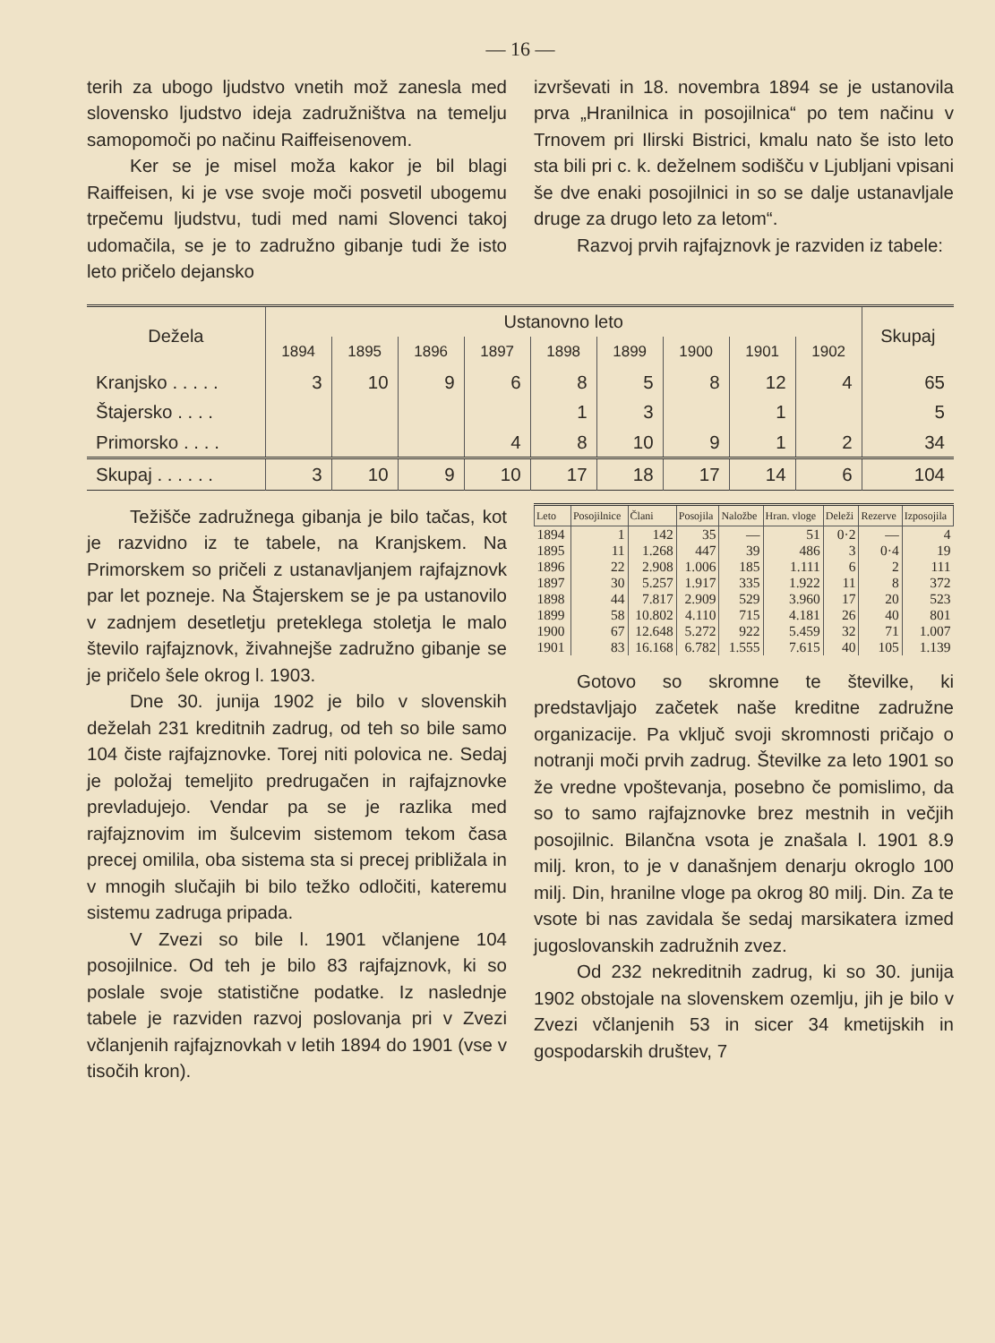— 16 —
terih za ubogo ljudstvo vnetih mož zanesla med slovensko ljudstvo ideja zadružništva na temelju samopomoči po načinu Raiffeisenovem.
Ker se je misel moža kakor je bil blagi Raiffeisen, ki je vse svoje moči posvetil ubogemu trpečemu ljudstvu, tudi med nami Slovenci takoj udomačila, se je to zadružno gibanje tudi že isto leto pričelo dejansko
izvrševati in 18. novembra 1894 se je ustanovila prva „Hranilnica in posojilnica“ po tem načinu v Trnovem pri Ilirski Bistrici, kmalu nato še isto leto sta bili pri c. k. deželnem sodišču v Ljubljani vpisani še dve enaki posojilnici in so se dalje ustanavljale druge za drugo leto za letom“.
Razvoj prvih rajfajznovk je razviden iz tabele:
| Dežela | Ustanovno leto | | | | | | | | | Skupaj |
| --- | --- | --- | --- | --- | --- | --- | --- | --- | --- | --- |
| | 1894 | 1895 | 1896 | 1897 | 1898 | 1899 | 1900 | 1901 | 1902 | |
| Kranjsko . . . . . | 3 | 10 | 9 | 6 | 8 | 5 | 8 | 12 | 4 | 65 |
| Štajersko . . . . | | | | | 1 | 3 | | 1 | | 5 |
| Primorsko . . . . | | | | 4 | 8 | 10 | 9 | 1 | 2 | 34 |
| Skupaj . . . . . . | 3 | 10 | 9 | 10 | 17 | 18 | 17 | 14 | 6 | 104 |
Težišče zadružnega gibanja je bilo tačas, kot je razvidno iz te tabele, na Kranjskem. Na Primorskem so pričeli z ustanavljanjem rajfajznovk par let pozneje. Na Štajerskem se je pa ustanovilo v zadnjem desetletju preteklega stoletja le malo število rajfajznovk, živahnejše zadružno gibanje se je pričelo šele okrog l. 1903.
Dne 30. junija 1902 je bilo v slovenskih deželah 231 kreditnih zadrug, od teh so bile samo 104 čiste rajfajznovke. Torej niti polovica ne. Sedaj je položaj temeljito predrugačen in rajfajznovke prevladujejo. Vendar pa se je razlika med rajfajznovim im šulcevim sistemom tekom časa precej omilila, oba sistema sta si precej približala in v mnogih slučajih bi bilo težko odločiti, kateremu sistemu zadruga pripada.
V Zvezi so bile l. 1901 včlanjene 104 posojilnice. Od teh je bilo 83 rajfajznovk, ki so poslale svoje statistične podatke. Iz naslednje tabele je razviden razvoj poslovanja pri v Zvezi včlanjenih rajfajznovkah v letih 1894 do 1901 (vse v tisočih kron).
| Leto | Posojilnice | Člani | Posojila | Naložbe | Hran. vloge | Deleži | Rezerve | Izposojila |
| --- | --- | --- | --- | --- | --- | --- | --- | --- |
| 1894 | 1 | 142 | 35 | — | 51 | 0·2 | — | 4 |
| 1895 | 11 | 1.268 | 447 | 39 | 486 | 3 | 0·4 | 19 |
| 1896 | 22 | 2.908 | 1.006 | 185 | 1.111 | 6 | 2 | 111 |
| 1897 | 30 | 5.257 | 1.917 | 335 | 1.922 | 11 | 8 | 372 |
| 1898 | 44 | 7.817 | 2.909 | 529 | 3.960 | 17 | 20 | 523 |
| 1899 | 58 | 10.802 | 4.110 | 715 | 4.181 | 26 | 40 | 801 |
| 1900 | 67 | 12.648 | 5.272 | 922 | 5.459 | 32 | 71 | 1.007 |
| 1901 | 83 | 16.168 | 6.782 | 1.555 | 7.615 | 40 | 105 | 1.139 |
Gotovo so skromne te številke, ki predstavljajo začetek naše kreditne zadružne organizacije. Pa vključ svoji skromnosti pričajo o notranji moči prvih zadrug. Številke za leto 1901 so že vredne vpoštevanja, posebno če pomislimo, da so to samo rajfajznovke brez mestnih in večjih posojilnic. Bilančna vsota je znašala l. 1901 8.9 milj. kron, to je v današnjem denarju okroglo 100 milj. Din, hranilne vloge pa okrog 80 milj. Din. Za te vsote bi nas zavidala še sedaj marsikatera izmed jugoslovanskih zadružnih zvez.
Od 232 nekreditnih zadrug, ki so 30. junija 1902 obstojale na slovenskem ozemlju, jih je bilo v Zvezi včlanjenih 53 in sicer 34 kmetijskih in gospodarskih društev, 7